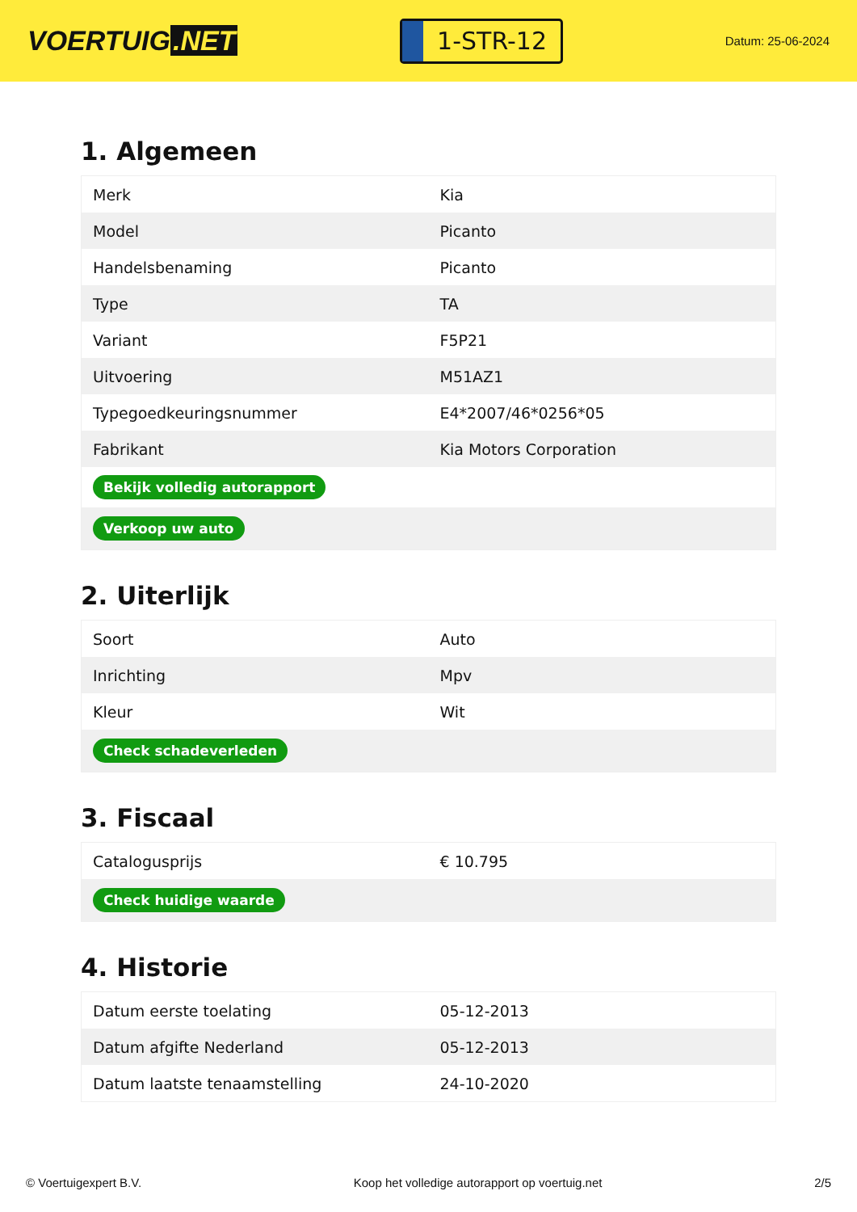VOERTUIG.NET
1-STR-12
Datum: 25-06-2024
1. Algemeen
| Merk | Kia |
| Model | Picanto |
| Handelsbenaming | Picanto |
| Type | TA |
| Variant | F5P21 |
| Uitvoering | M51AZ1 |
| Typegoedkeuringsnummer | E4*2007/46*0256*05 |
| Fabrikant | Kia Motors Corporation |
| Bekijk volledig autorapport | |
| Verkoop uw auto | |
2. Uiterlijk
| Soort | Auto |
| Inrichting | Mpv |
| Kleur | Wit |
| Check schadeverleden | |
3. Fiscaal
| Catalogusprijs | € 10.795 |
| Check huidige waarde | |
4. Historie
| Datum eerste toelating | 05-12-2013 |
| Datum afgifte Nederland | 05-12-2013 |
| Datum laatste tenaamstelling | 24-10-2020 |
© Voertuigexpert B.V. Koop het volledige autorapport op voertuig.net 2/5